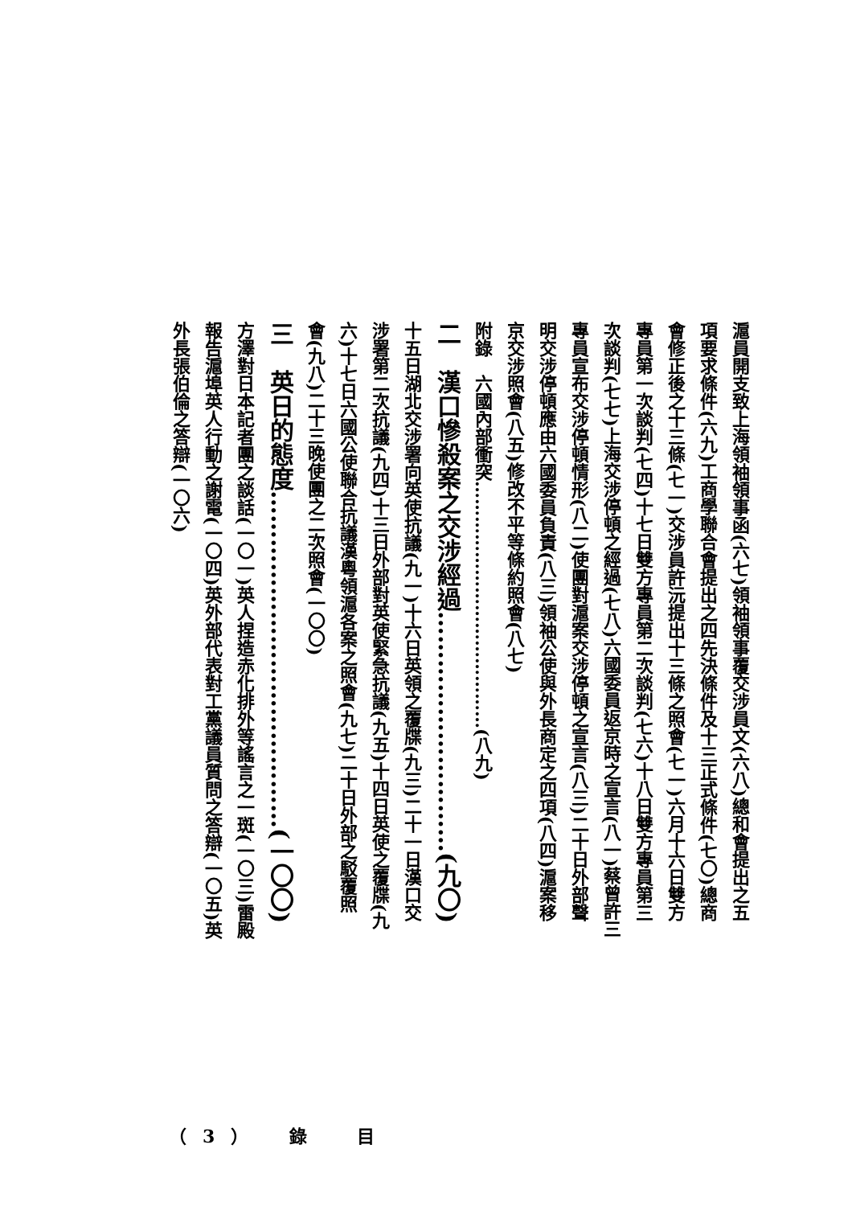滬員開支致上海領袖領事函(六七)領袖領事覆交涉員文(六八)總和會提出之五
項要求條件(六九)工商學聯合會提出之四先決條件及十三正式條件(七〇)總商
會修正後之十三條(七一)交涉員許沅提出十三條之照會(七一)六月十六日雙方
專員第一次談判(七四)十七日雙方專員第二次談判(七六)十八日雙方專員第三
次談判(七七)上海交涉停頓之經過(七八)六國委員返京時之宣言(八一)蔡曾許三
專員宣布交涉停頓情形(八二)使團對滬案交涉停頓之宣言(八三)二十日外部聲
明交涉停頓應由六國委員負責(八三)領袖公使與外長商定之四項(八四)滬案移
京交涉照會(八五)修改不平等條約照會(八七)
附錄　六國內部衝突……………………………………(八九)
二　漢口慘殺案之交涉經過…………………………(九〇)
十五日湖北交涉署向英使抗議(九一)十六日英領之覆牒(九三)二十一日漢口交
涉署第二次抗議(九四)十三日外部對英使緊急抗議(九五)十四日英使之覆牒(九
六)十七日六國公使聯合抗議漢粵領滬各案之照會(九七)二十日外部之駁覆照
會(九八)二十三晚使團之二次照會(一〇〇)
三　英日的態度……………………………………(一〇〇)
方澤對日本記者團之談話(一〇一)英人捏造赤化排外等謠言之一斑(一〇三)雷殿
報告滬埠英人行動之謝電(一〇四)英外部代表對工黨議員質問之答辯(一〇五)英
外長張伯倫之答辯(一〇六)
（3）　錄　目